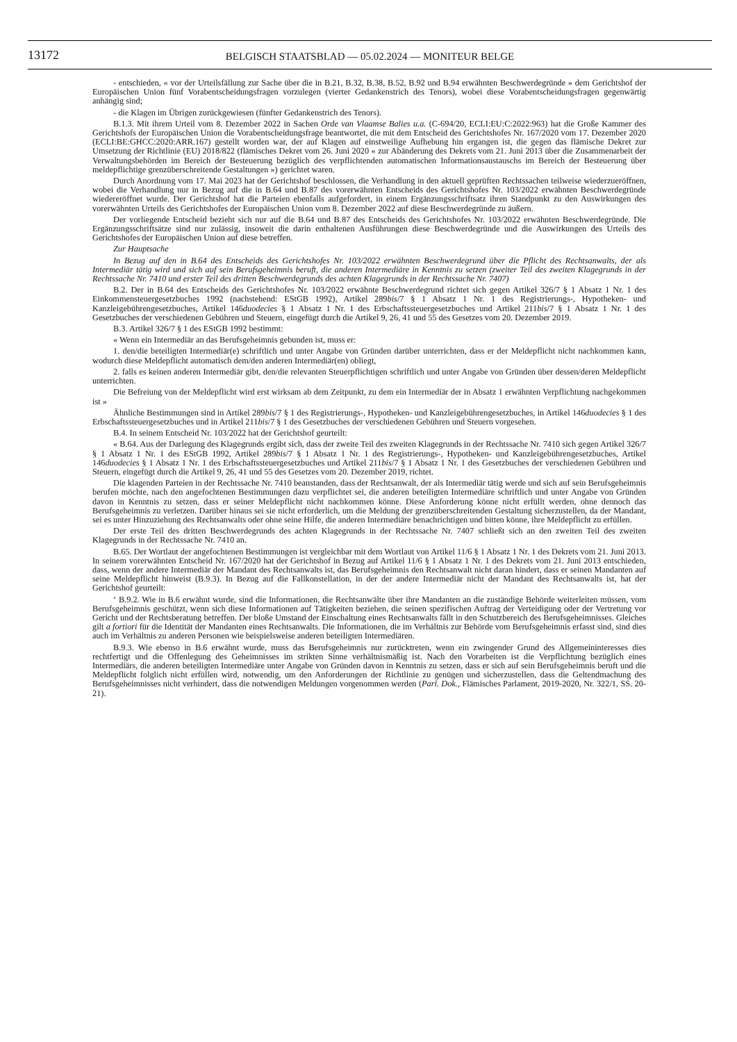13172
BELGISCH STAATSBLAD — 05.02.2024 — MONITEUR BELGE
- entschieden, « vor der Urteilsfällung zur Sache über die in B.21, B.32, B.38, B.52, B.92 und B.94 erwähnten Beschwerdegründe » dem Gerichtshof der Europäischen Union fünf Vorabentscheidungsfragen vorzulegen (vierter Gedankenstrich des Tenors), wobei diese Vorabentscheidungsfragen gegenwärtig anhängig sind;
- die Klagen im Übrigen zurückgewiesen (fünfter Gedankenstrich des Tenors).
B.1.3. Mit ihrem Urteil vom 8. Dezember 2022 in Sachen Orde van Vlaamse Balies u.a. (C-694/20, ECLI:EU:C:2022:963) hat die Große Kammer des Gerichtshofs der Europäischen Union die Vorabentscheidungsfrage beantwortet, die mit dem Entscheid des Gerichtshofes Nr. 167/2020 vom 17. Dezember 2020 (ECLI:BE:GHCC:2020:ARR.167) gestellt worden war, der auf Klagen auf einstweilige Aufhebung hin ergangen ist, die gegen das flämische Dekret zur Umsetzung der Richtlinie (EU) 2018/822 (flämisches Dekret vom 26. Juni 2020 « zur Abänderung des Dekrets vom 21. Juni 2013 über die Zusammenarbeit der Verwaltungsbehörden im Bereich der Besteuerung bezüglich des verpflichtenden automatischen Informationsaustauschs im Bereich der Besteuerung über meldepflichtige grenzüberschreitende Gestaltungen ») gerichtet waren.
Durch Anordnung vom 17. Mai 2023 hat der Gerichtshof beschlossen, die Verhandlung in den aktuell geprüften Rechtssachen teilweise wiederzueröffnen, wobei die Verhandlung nur in Bezug auf die in B.64 und B.87 des vorerwähnten Entscheids des Gerichtshofes Nr. 103/2022 erwähnten Beschwerdegründe wiedereröffnet wurde. Der Gerichtshof hat die Parteien ebenfalls aufgefordert, in einem Ergänzungsschriftsatz ihren Standpunkt zu den Auswirkungen des vorerwähnten Urteils des Gerichtshofes der Europäischen Union vom 8. Dezember 2022 auf diese Beschwerdegründe zu äußern.
Der vorliegende Entscheid bezieht sich nur auf die B.64 und B.87 des Entscheids des Gerichtshofes Nr. 103/2022 erwähnten Beschwerdegründe. Die Ergänzungsschriftsätze sind nur zulässig, insoweit die darin enthaltenen Ausführungen diese Beschwerdegründe und die Auswirkungen des Urteils des Gerichtshofes der Europäischen Union auf diese betreffen.
Zur Hauptsache
In Bezug auf den in B.64 des Entscheids des Gerichtshofes Nr. 103/2022 erwähnten Beschwerdegrund über die Pflicht des Rechtsanwalts, der als Intermediär tätig wird und sich auf sein Berufsgeheimnis beruft, die anderen Intermediäre in Kenntnis zu setzen (zweiter Teil des zweiten Klagegrunds in der Rechtssache Nr. 7410 und erster Teil des dritten Beschwerdegrunds des achten Klagegrunds in der Rechtssache Nr. 7407)
B.2. Der in B.64 des Entscheids des Gerichtshofes Nr. 103/2022 erwähnte Beschwerdegrund richtet sich gegen Artikel 326/7 § 1 Absatz 1 Nr. 1 des Einkommensteuergesetzbuches 1992 (nachstehend: EStGB 1992), Artikel 289bis/7 § 1 Absatz 1 Nr. 1 des Registrierungs-, Hypotheken- und Kanzleigebührengesetzbuches, Artikel 146duodecies § 1 Absatz 1 Nr. 1 des Erbschaftssteuergesetzbuches und Artikel 211bis/7 § 1 Absatz 1 Nr. 1 des Gesetzbuches der verschiedenen Gebühren und Steuern, eingefügt durch die Artikel 9, 26, 41 und 55 des Gesetzes vom 20. Dezember 2019.
B.3. Artikel 326/7 § 1 des EStGB 1992 bestimmt:
« Wenn ein Intermediär an das Berufsgeheimnis gebunden ist, muss er:
1. den/die beteiligten Intermediär(e) schriftlich und unter Angabe von Gründen darüber unterrichten, dass er der Meldepflicht nicht nachkommen kann, wodurch diese Meldepflicht automatisch dem/den anderen Intermediär(en) obliegt,
2. falls es keinen anderen Intermediär gibt, den/die relevanten Steuerpflichtigen schriftlich und unter Angabe von Gründen über dessen/deren Meldepflicht unterrichten.
Die Befreiung von der Meldepflicht wird erst wirksam ab dem Zeitpunkt, zu dem ein Intermediär der in Absatz 1 erwähnten Verpflichtung nachgekommen ist »
Ähnliche Bestimmungen sind in Artikel 289bis/7 § 1 des Registrierungs-, Hypotheken- und Kanzleigebührengesetzbuches, in Artikel 146duodecies § 1 des Erbschaftssteuergesetzbuches und in Artikel 211bis/7 § 1 des Gesetzbuches der verschiedenen Gebühren und Steuern vorgesehen.
B.4. In seinem Entscheid Nr. 103/2022 hat der Gerichtshof geurteilt:
« B.64. Aus der Darlegung des Klagegrunds ergibt sich, dass der zweite Teil des zweiten Klagegrunds in der Rechtssache Nr. 7410 sich gegen Artikel 326/7 § 1 Absatz 1 Nr. 1 des EStGB 1992, Artikel 289bis/7 § 1 Absatz 1 Nr. 1 des Registrierungs-, Hypotheken- und Kanzleigebührengesetzbuches, Artikel 146duodecies § 1 Absatz 1 Nr. 1 des Erbschaftssteuergesetzbuches und Artikel 211bis/7 § 1 Absatz 1 Nr. 1 des Gesetzbuches der verschiedenen Gebühren und Steuern, eingefügt durch die Artikel 9, 26, 41 und 55 des Gesetzes vom 20. Dezember 2019, richtet.
Die klagenden Parteien in der Rechtssache Nr. 7410 beanstanden, dass der Rechtsanwalt, der als Intermediär tätig werde und sich auf sein Berufsgeheimnis berufen möchte, nach den angefochtenen Bestimmungen dazu verpflichtet sei, die anderen beteiligten Intermediäre schriftlich und unter Angabe von Gründen davon in Kenntnis zu setzen, dass er seiner Meldepflicht nicht nachkommen könne. Diese Anforderung könne nicht erfüllt werden, ohne dennoch das Berufsgeheimnis zu verletzen. Darüber hinaus sei sie nicht erforderlich, um die Meldung der grenzüberschreitenden Gestaltung sicherzustellen, da der Mandant, sei es unter Hinzuziehung des Rechtsanwalts oder ohne seine Hilfe, die anderen Intermediäre benachrichtigen und bitten könne, ihre Meldepflicht zu erfüllen.
Der erste Teil des dritten Beschwerdegrunds des achten Klagegrunds in der Rechtssache Nr. 7407 schließt sich an den zweiten Teil des zweiten Klagegrunds in der Rechtssache Nr. 7410 an.
B.65. Der Wortlaut der angefochtenen Bestimmungen ist vergleichbar mit dem Wortlaut von Artikel 11/6 § 1 Absatz 1 Nr. 1 des Dekrets vom 21. Juni 2013. In seinem vorerwähnten Entscheid Nr. 167/2020 hat der Gerichtshof in Bezug auf Artikel 11/6 § 1 Absatz 1 Nr. 1 des Dekrets vom 21. Juni 2013 entschieden, dass, wenn der andere Intermediär der Mandant des Rechtsanwalts ist, das Berufsgeheimnis den Rechtsanwalt nicht daran hindert, dass er seinen Mandanten auf seine Meldepflicht hinweist (B.9.3). In Bezug auf die Fallkonstellation, in der der andere Intermediär nicht der Mandant des Rechtsanwalts ist, hat der Gerichtshof geurteilt:
‘ B.9.2. Wie in B.6 erwähnt wurde, sind die Informationen, die Rechtsanwälte über ihre Mandanten an die zuständige Behörde weiterleiten müssen, vom Berufsgeheimnis geschützt, wenn sich diese Informationen auf Tätigkeiten beziehen, die seinen spezifischen Auftrag der Verteidigung oder der Vertretung vor Gericht und der Rechtsberatung betreffen. Der bloße Umstand der Einschaltung eines Rechtsanwalts fällt in den Schutzbereich des Berufsgeheimnisses. Gleiches gilt a fortiori für die Identität der Mandanten eines Rechtsanwalts. Die Informationen, die im Verhältnis zur Behörde vom Berufsgeheimnis erfasst sind, sind dies auch im Verhältnis zu anderen Personen wie beispielsweise anderen beteiligten Intermediären.
B.9.3. Wie ebenso in B.6 erwähnt wurde, muss das Berufsgeheimnis nur zurücktreten, wenn ein zwingender Grund des Allgemeininteresses dies rechtfertigt und die Offenlegung des Geheimnisses im strikten Sinne verhältnismäßig ist. Nach den Vorarbeiten ist die Verpflichtung bezüglich eines Intermediärs, die anderen beteiligten Intermediäre unter Angabe von Gründen davon in Kenntnis zu setzen, dass er sich auf sein Berufsgeheimnis beruft und die Meldepflicht folglich nicht erfüllen wird, notwendig, um den Anforderungen der Richtlinie zu genügen und sicherzustellen, dass die Geltendmachung des Berufsgeheimnisses nicht verhindert, dass die notwendigen Meldungen vorgenommen werden (Parl. Dok., Flämisches Parlament, 2019-2020, Nr. 322/1, SS. 20-21).